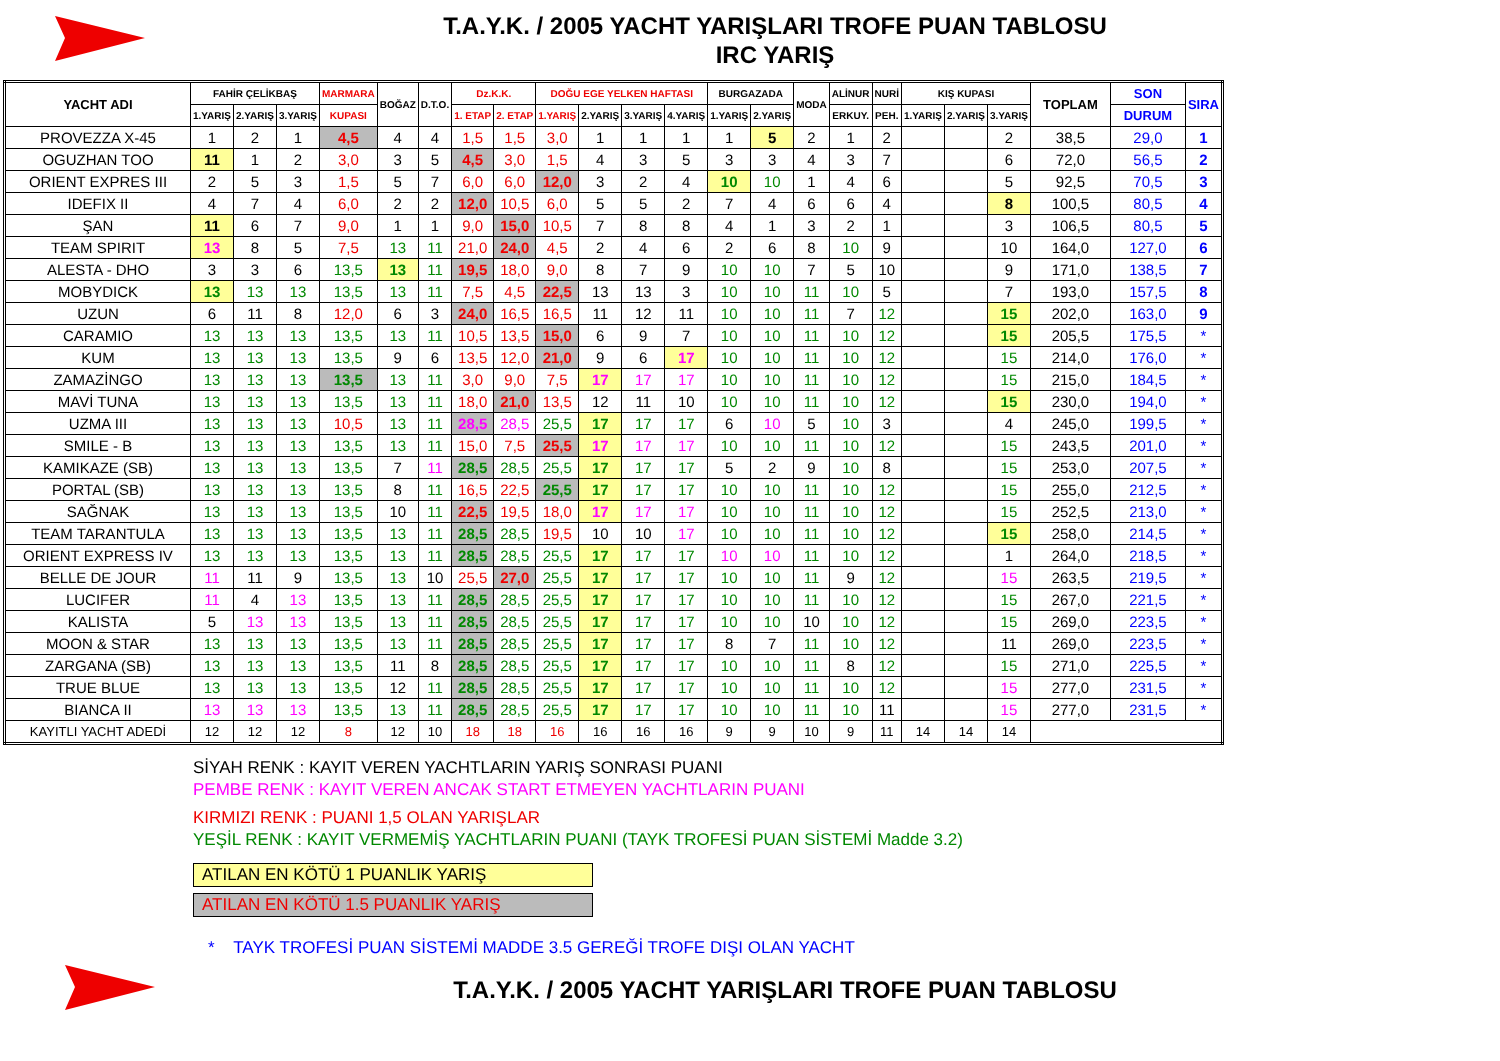T.A.Y.K. / 2005 YACHT YARIŞLARI TROFE PUAN TABLOSU
IRC YARIŞ
| YACHT ADI | FAHİR ÇELİKBAŞ | | | MARMARA | BOĞAZ | D.T.O. | Dz.K.K. | | DOĞU EGE YELKEN HAFTASI | | | | BURGAZADA | | MODA | ALİNUR | NURİ | KIŞ KUPASI | | | TOPLAM | SON | SIRA |
| --- | --- | --- | --- | --- | --- | --- | --- | --- | --- | --- | --- | --- | --- | --- | --- | --- | --- | --- | --- | --- | --- | --- | --- |
| | 1.YARIŞ | 2.YARIŞ | 3.YARIŞ | KUPASI | | | 1. ETAP | 2. ETAP | 1.YARIŞ | 2.YARIŞ | 3.YARIŞ | 4.YARIŞ | 1.YARIŞ | 2.YARIŞ | | ERKUY. | PEH. | 1.YARIŞ | 2.YARIŞ | 3.YARIŞ | | DURUM | |
| PROVEZZA X-45 | 1 | 2 | 1 | 4,5 | 4 | 4 | 1,5 | 1,5 | 3,0 | 1 | 1 | 1 | 1 | 5 | 2 | 1 | 2 | | | 2 | 38,5 | 29,0 | 1 |
| OGUZHAN TOO | 11 | 1 | 2 | 3,0 | 3 | 5 | 4,5 | 3,0 | 1,5 | 4 | 3 | 5 | 3 | 3 | 4 | 3 | 7 | | | 6 | 72,0 | 56,5 | 2 |
| ORIENT EXPRES III | 2 | 5 | 3 | 1,5 | 5 | 7 | 6,0 | 6,0 | 12,0 | 3 | 2 | 4 | 10 | 10 | 1 | 4 | 6 | | | 5 | 92,5 | 70,5 | 3 |
| IDEFIX II | 4 | 7 | 4 | 6,0 | 2 | 2 | 12,0 | 10,5 | 6,0 | 5 | 5 | 2 | 7 | 4 | 6 | 6 | 4 | | | 8 | 100,5 | 80,5 | 4 |
| ŞAN | 11 | 6 | 7 | 9,0 | 1 | 1 | 9,0 | 15,0 | 10,5 | 7 | 8 | 8 | 4 | 1 | 3 | 2 | 1 | | | 3 | 106,5 | 80,5 | 5 |
| TEAM SPIRIT | 13 | 8 | 5 | 7,5 | 13 | 11 | 21,0 | 24,0 | 4,5 | 2 | 4 | 6 | 2 | 6 | 8 | 10 | 9 | | | 10 | 164,0 | 127,0 | 6 |
| ALESTA - DHO | 3 | 3 | 6 | 13,5 | 13 | 11 | 19,5 | 18,0 | 9,0 | 8 | 7 | 9 | 10 | 10 | 7 | 5 | 10 | | | 9 | 171,0 | 138,5 | 7 |
| MOBYDICK | 13 | 13 | 13 | 13,5 | 13 | 11 | 7,5 | 4,5 | 22,5 | 13 | 13 | 3 | 10 | 10 | 11 | 10 | 5 | | | 7 | 193,0 | 157,5 | 8 |
| UZUN | 6 | 11 | 8 | 12,0 | 6 | 3 | 24,0 | 16,5 | 16,5 | 11 | 12 | 11 | 10 | 10 | 11 | 7 | 12 | | | 15 | 202,0 | 163,0 | 9 |
| CARAMIO | 13 | 13 | 13 | 13,5 | 13 | 11 | 10,5 | 13,5 | 15,0 | 6 | 9 | 7 | 10 | 10 | 11 | 10 | 12 | | | 15 | 205,5 | 175,5 | * |
| KUM | 13 | 13 | 13 | 13,5 | 9 | 6 | 13,5 | 12,0 | 21,0 | 9 | 6 | 17 | 10 | 10 | 11 | 10 | 12 | | | 15 | 214,0 | 176,0 | * |
| ZAMAZİNGO | 13 | 13 | 13 | 13,5 | 13 | 11 | 3,0 | 9,0 | 7,5 | 17 | 17 | 17 | 10 | 10 | 11 | 10 | 12 | | | 15 | 215,0 | 184,5 | * |
| MAVİ TUNA | 13 | 13 | 13 | 13,5 | 13 | 11 | 18,0 | 21,0 | 13,5 | 12 | 11 | 10 | 10 | 10 | 11 | 10 | 12 | | | 15 | 230,0 | 194,0 | * |
| UZMA III | 13 | 13 | 13 | 10,5 | 13 | 11 | 28,5 | 28,5 | 25,5 | 17 | 17 | 17 | 6 | 10 | 5 | 10 | 3 | | | 4 | 245,0 | 199,5 | * |
| SMILE - B | 13 | 13 | 13 | 13,5 | 13 | 11 | 15,0 | 7,5 | 25,5 | 17 | 17 | 17 | 10 | 10 | 11 | 10 | 12 | | | 15 | 243,5 | 201,0 | * |
| KAMIKAZE (SB) | 13 | 13 | 13 | 13,5 | 7 | 11 | 28,5 | 28,5 | 25,5 | 17 | 17 | 17 | 5 | 2 | 9 | 10 | 8 | | | 15 | 253,0 | 207,5 | * |
| PORTAL (SB) | 13 | 13 | 13 | 13,5 | 8 | 11 | 16,5 | 22,5 | 25,5 | 17 | 17 | 17 | 10 | 10 | 11 | 10 | 12 | | | 15 | 255,0 | 212,5 | * |
| SAĞNAK | 13 | 13 | 13 | 13,5 | 10 | 11 | 22,5 | 19,5 | 18,0 | 17 | 17 | 17 | 10 | 10 | 11 | 10 | 12 | | | 15 | 252,5 | 213,0 | * |
| TEAM TARANTULA | 13 | 13 | 13 | 13,5 | 13 | 11 | 28,5 | 28,5 | 19,5 | 10 | 10 | 17 | 10 | 10 | 11 | 10 | 12 | | | 15 | 258,0 | 214,5 | * |
| ORIENT EXPRESS IV | 13 | 13 | 13 | 13,5 | 13 | 11 | 28,5 | 28,5 | 25,5 | 17 | 17 | 17 | 10 | 10 | 11 | 10 | 12 | | | 1 | 264,0 | 218,5 | * |
| BELLE DE JOUR | 11 | 11 | 9 | 13,5 | 13 | 10 | 25,5 | 27,0 | 25,5 | 17 | 17 | 17 | 10 | 10 | 11 | 9 | 12 | | | 15 | 263,5 | 219,5 | * |
| LUCIFER | 11 | 4 | 13 | 13,5 | 13 | 11 | 28,5 | 28,5 | 25,5 | 17 | 17 | 17 | 10 | 10 | 11 | 10 | 12 | | | 15 | 267,0 | 221,5 | * |
| KALISTA | 5 | 13 | 13 | 13,5 | 13 | 11 | 28,5 | 28,5 | 25,5 | 17 | 17 | 17 | 10 | 10 | 10 | 10 | 12 | | | 15 | 269,0 | 223,5 | * |
| MOON & STAR | 13 | 13 | 13 | 13,5 | 13 | 11 | 28,5 | 28,5 | 25,5 | 17 | 17 | 17 | 8 | 7 | 11 | 10 | 12 | | | 11 | 269,0 | 223,5 | * |
| ZARGANA (SB) | 13 | 13 | 13 | 13,5 | 11 | 8 | 28,5 | 28,5 | 25,5 | 17 | 17 | 17 | 10 | 10 | 11 | 8 | 12 | | | 15 | 271,0 | 225,5 | * |
| TRUE BLUE | 13 | 13 | 13 | 13,5 | 12 | 11 | 28,5 | 28,5 | 25,5 | 17 | 17 | 17 | 10 | 10 | 11 | 10 | 12 | | | 15 | 277,0 | 231,5 | * |
| BIANCA II | 13 | 13 | 13 | 13,5 | 13 | 11 | 28,5 | 28,5 | 25,5 | 17 | 17 | 17 | 10 | 10 | 11 | 10 | 11 | | | 15 | 277,0 | 231,5 | * |
| KAYITLI YACHT ADEDİ | 12 | 12 | 12 | 8 | 12 | 10 | 18 | 18 | 16 | 16 | 16 | 16 | 9 | 9 | 10 | 9 | 11 | 14 | 14 | 14 | | | |
SİYAH RENK : KAYIT VEREN YACHTLARIN YARIŞ SONRASI PUANI
PEMBE RENK : KAYIT VEREN ANCAK START ETMEYEN YACHTLARIN PUANI
KIRMIZI RENK : PUANI 1,5 OLAN YARIŞLAR
YEŞİL RENK : KAYIT VERMEMİŞ YACHTLARIN PUANI (TAYK TROFESİ PUAN SİSTEMİ Madde 3.2)
ATILAN EN KÖTÜ 1 PUANLIK YARIŞ
ATILAN EN KÖTÜ 1.5 PUANLIK YARIŞ
* TAYK TROFESİ PUAN SİSTEMİ MADDE 3.5 GEREĞİ TROFE DIŞI OLAN YACHT
T.A.Y.K. / 2005 YACHT YARIŞLARI TROFE PUAN TABLOSU